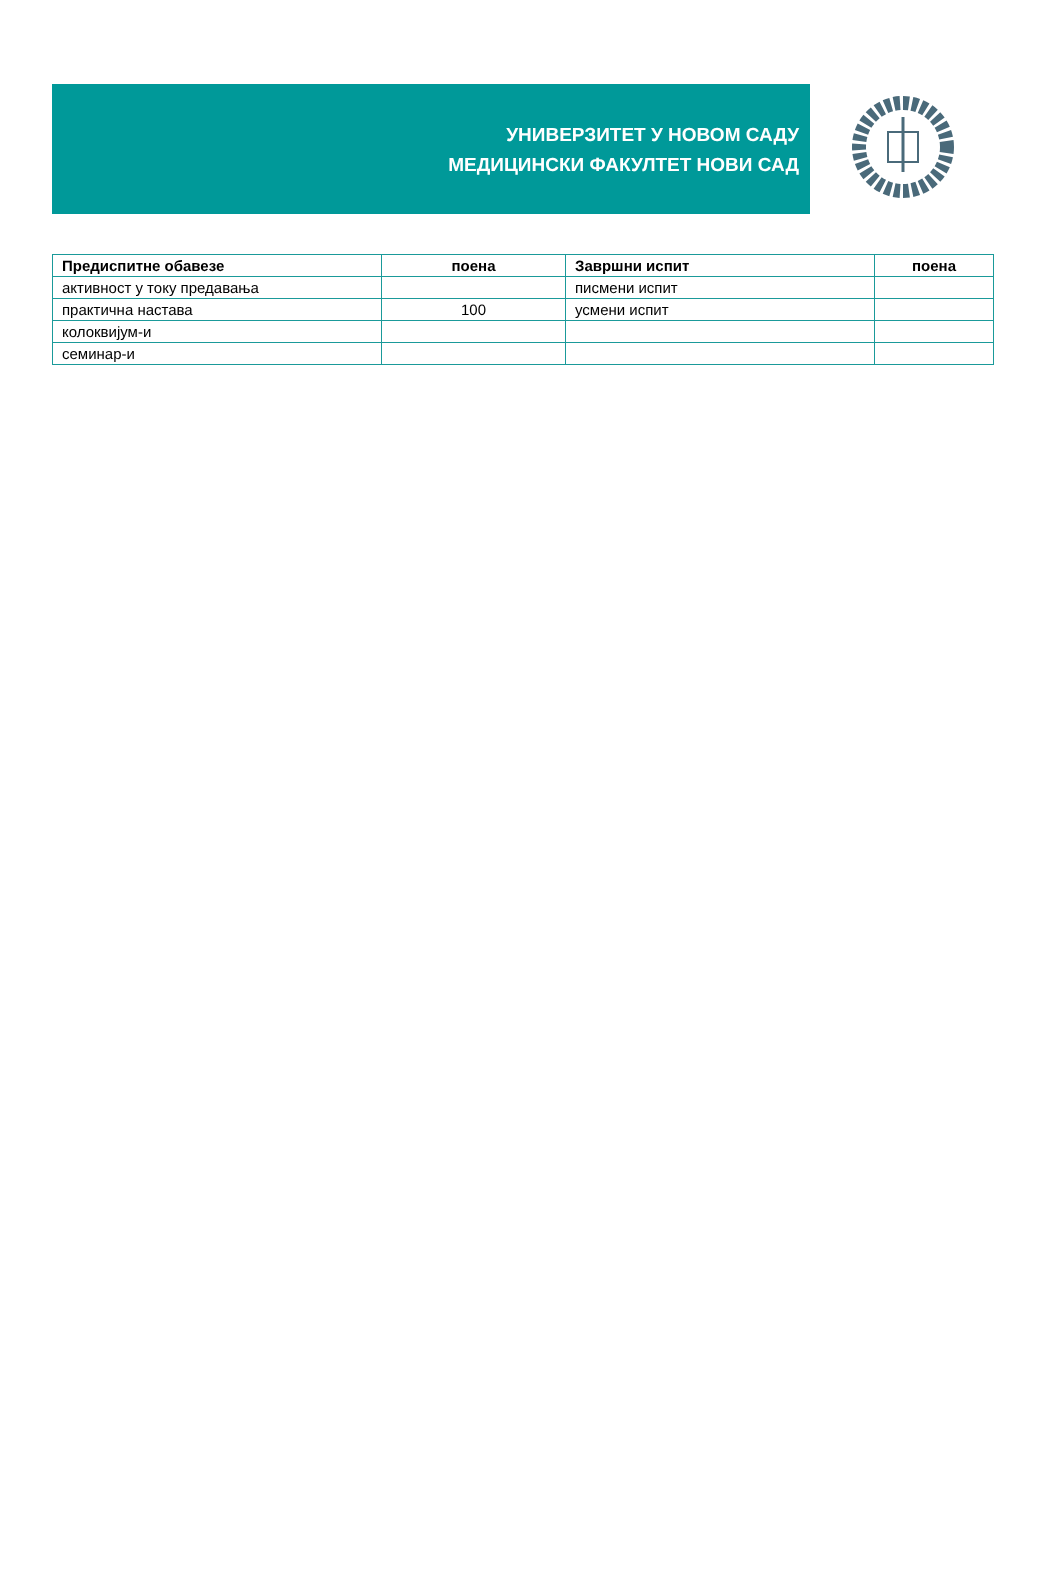УНИВЕРЗИТЕТ У НОВОМ САДУ
МЕДИЦИНСКИ ФАКУЛТЕТ НОВИ САД
| Предиспитне обавезе | поена | Завршни испит | поена |
| --- | --- | --- | --- |
| активност у току предавања | | писмени испит | |
| практична настава | 100 | усмени испит | |
| колоквијум-и | | | |
| семинар-и | | | |